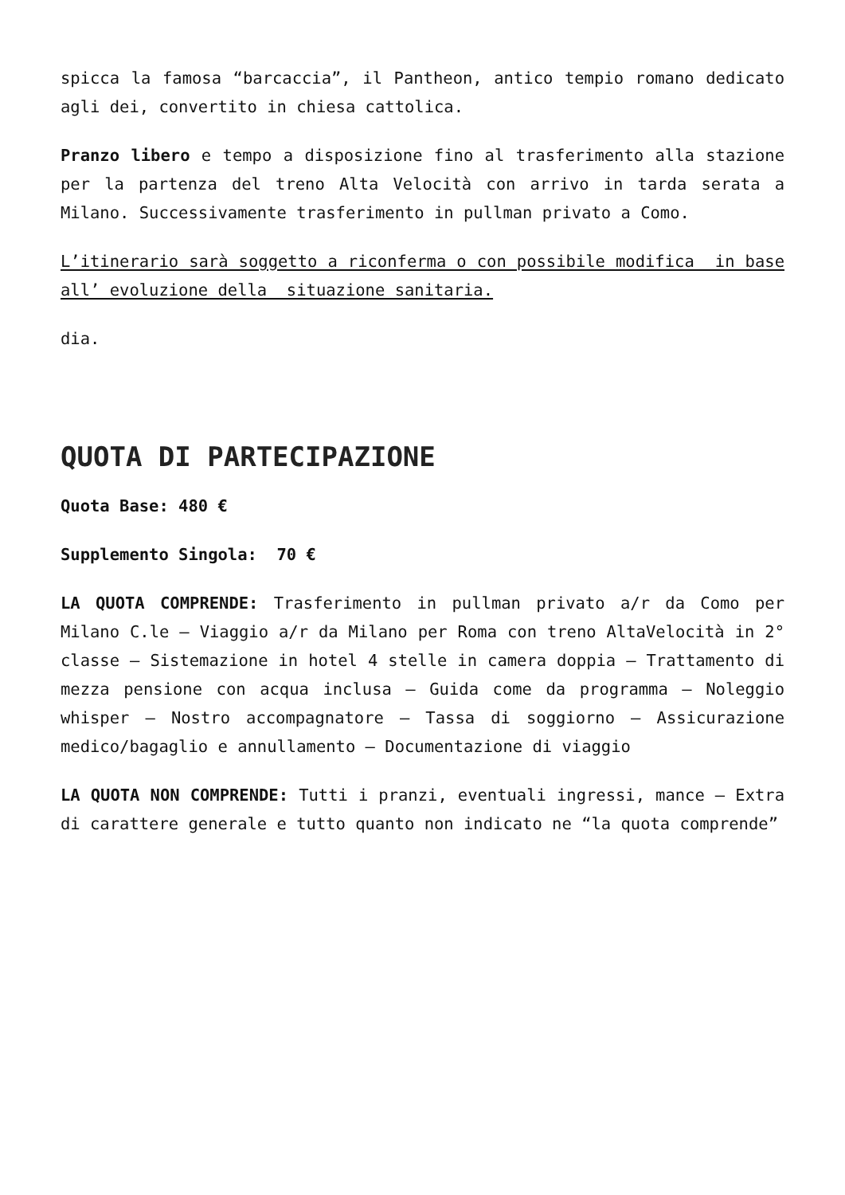spicca la famosa “barcaccia”, il Pantheon, antico tempio romano dedicato agli dei, convertito in chiesa cattolica.
Pranzo libero e tempo a disposizione fino al trasferimento alla stazione per la partenza del treno Alta Velocità con arrivo in tarda serata a Milano. Successivamente trasferimento in pullman privato a Como.
L’itinerario sarà soggetto a riconferma o con possibile modifica in base all’ evoluzione della situazione sanitaria.
dia.
QUOTA DI PARTECIPAZIONE
Quota Base: 480 €
Supplemento Singola: 70 €
LA QUOTA COMPRENDE: Trasferimento in pullman privato a/r da Como per Milano C.le – Viaggio a/r da Milano per Roma con treno AltaVelocità in 2° classe – Sistemazione in hotel 4 stelle in camera doppia – Trattamento di mezza pensione con acqua inclusa – Guida come da programma – Noleggio whisper – Nostro accompagnatore – Tassa di soggiorno – Assicurazione medico/bagaglio e annullamento – Documentazione di viaggio
LA QUOTA NON COMPRENDE: Tutti i pranzi, eventuali ingressi, mance – Extra di carattere generale e tutto quanto non indicato ne “la quota comprende”